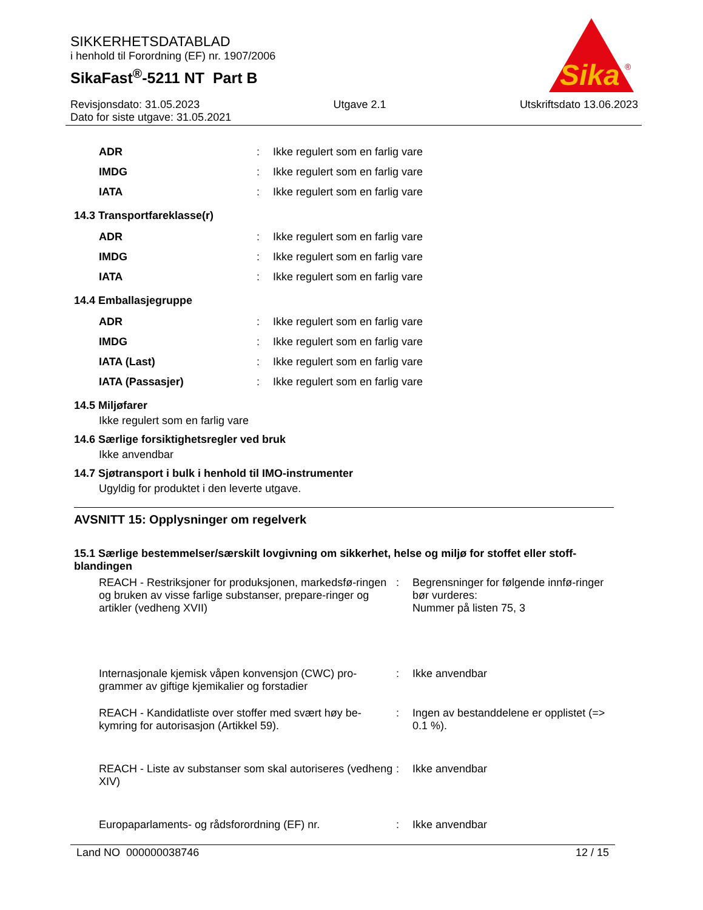SIKKERHETSDATABLAD
i henhold til Forordning (EF) nr. 1907/2006
SikaFast<sup>®</sup>-5211 NT Part B
Sika
®
Revisjonsdato: 31.05.2023 Utgave 2.1 Utskriftsdato 13.06.2023
Dato for siste utgave: 31.05.2021
| | ADR | : | Ikke regulert som en farlig vare |
| | IMDG | : | Ikke regulert som en farlig vare |
| | IATA | : | Ikke regulert som en farlig vare |
14.3 Transportfareklasse(r)
| | ADR | : | Ikke regulert som en farlig vare |
| | IMDG | : | Ikke regulert som en farlig vare |
| | IATA | : | Ikke regulert som en farlig vare |
14.4 Emballasjegruppe
| | ADR | : | Ikke regulert som en farlig vare |
| | IMDG | : | Ikke regulert som en farlig vare |
| | IATA (Last) | : | Ikke regulert som en farlig vare |
| | IATA (Passasjer) | : | Ikke regulert som en farlig vare |
14.5 Miljøfarer
Ikke regulert som en farlig vare
14.6 Særlige forsiktighetsregler ved bruk
Ikke anvendbar
14.7 Sjøtransport i bulk i henhold til IMO-instrumenter
Ugyldig for produktet i den leverte utgave.
AVSNITT 15: Opplysninger om regelverk
15.1 Særlige bestemmelser/særskilt lovgivning om sikkerhet, helse og miljø for stoffet eller stoff-blandingen
| | REACH - Restriksjoner for produksjonen, markedsfø-ringen og bruken av visse farlige substanser, prepare-ringer og artikler (vedheng XVII) | : | Begrensninger for følgende innfø-ringer bør vurderes: Nummer på listen 75, 3 |
| | Internasjonale kjemisk våpen konvensjon (CWC) pro-grammer av giftige kjemikalier og forstadier | : | Ikke anvendbar |
| | REACH - Kandidatliste over stoffer med svært høy be-kymring for autorisasjon (Artikkel 59). | : | Ingen av bestanddelene er opplistet (=> 0.1 %). |
| | REACH - Liste av substanser som skal autoriseres (vedheng XIV) | : | Ikke anvendbar |
| | Europaparlaments- og rådsforordning (EF) nr. | : | Ikke anvendbar |
Land NO 000000038746 12 / 15